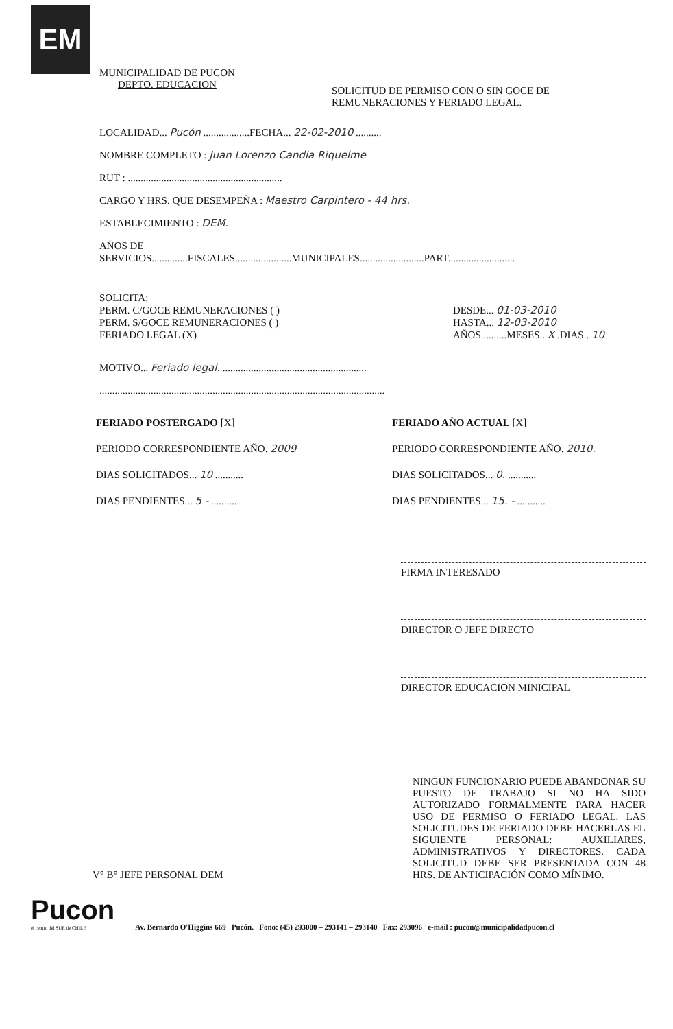EM
MUNICIPALIDAD DE PUCON
DEPTO. EDUCACION
SOLICITUD DE PERMISO CON O SIN GOCE DE
REMUNERACIONES Y FERIADO LEGAL.
LOCALIDAD... Pucón ..................FECHA... 22-02-2010 ..........
NOMBRE COMPLETO : Juan Lorenzo Candia Riquelme
RUT : ............................................................
CARGO Y HRS. QUE DESEMPEÑA : Maestro Carpintero - 44 hrs.
ESTABLECIMIENTO : DEM.
AÑOS DE
SERVICIOS..............FISCALES......................MUNICIPALES.........................PART..........................
SOLICITA:
PERM. C/GOCE REMUNERACIONES ( )
PERM. S/GOCE REMUNERACIONES ( )
FERIADO LEGAL (X)
DESDE... 01-03-2010
HASTA... 12-03-2010
AÑOS..........MESES.. X .DIAS.. 10
MOTIVO... Feriado legal. ........................................................
...............................................................................................................
FERIADO POSTERGADO [X]
PERIODO CORRESPONDIENTE AÑO. 2009
DIAS SOLICITADOS... 10 ...........
DIAS PENDIENTES... 5 - ...........
FERIADO AÑO ACTUAL [X]
PERIODO CORRESPONDIENTE AÑO. 2010.
DIAS SOLICITADOS... 0. ...........
DIAS PENDIENTES... 15. - ...........
FIRMA INTERESADO
DIRECTOR O JEFE DIRECTO
DIRECTOR EDUCACION MINICIPAL
V° B° JEFE PERSONAL DEM
NINGUN FUNCIONARIO PUEDE ABANDONAR SU PUESTO DE TRABAJO SI NO HA SIDO AUTORIZADO FORMALMENTE PARA HACER USO DE PERMISO O FERIADO LEGAL. LAS SOLICITUDES DE FERIADO DEBE HACERLAS EL SIGUIENTE PERSONAL: AUXILIARES, ADMINISTRATIVOS Y DIRECTORES. CADA SOLICITUD DEBE SER PRESENTADA CON 48 HRS. DE ANTICIPACIÓN COMO MÍNIMO.
Pucon
el centro del SUR de CHILE
Av. Bernardo O'Higgins 669 Pucón. Fono: (45) 293000 – 293141 – 293140 Fax: 293096 e-mail : pucon@municipalidadpucon.cl